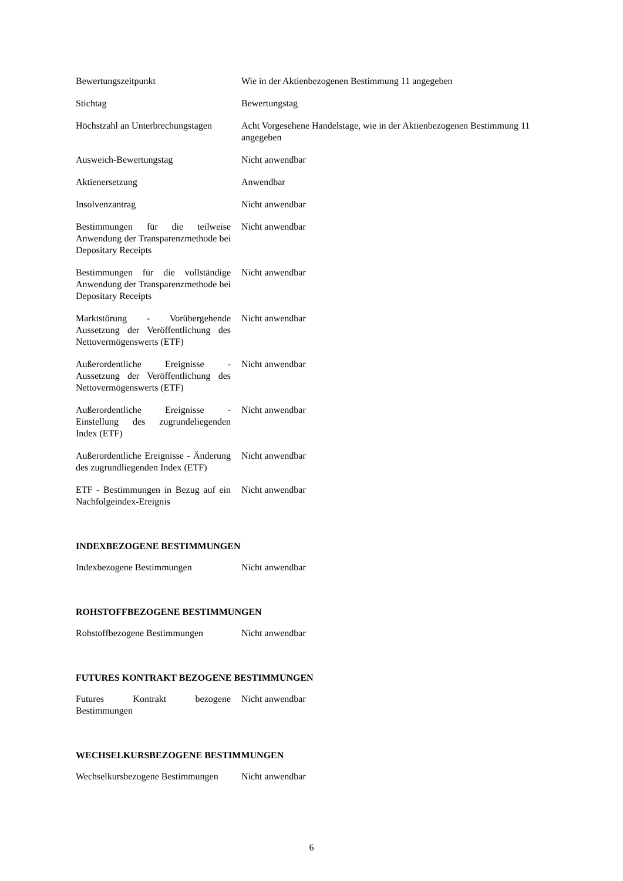| Bewertungszeitpunkt | Wie in der Aktienbezogenen Bestimmung 11 angegeben |
| Stichtag | Bewertungstag |
| Höchstzahl an Unterbrechungstagen | Acht Vorgesehene Handelstage, wie in der Aktienbezogenen Bestimmung 11 angegeben |
| Ausweich-Bewertungstag | Nicht anwendbar |
| Aktienersetzung | Anwendbar |
| Insolvenzantrag | Nicht anwendbar |
| Bestimmungen für die teilweise Anwendung der Transparenzmethode bei Depositary Receipts | Nicht anwendbar |
| Bestimmungen für die vollständige Anwendung der Transparenzmethode bei Depositary Receipts | Nicht anwendbar |
| Marktstörung - Vorübergehende Aussetzung der Veröffentlichung des Nettovermögenswerts (ETF) | Nicht anwendbar |
| Außerordentliche Ereignisse - Aussetzung der Veröffentlichung des Nettovermögenswerts (ETF) | Nicht anwendbar |
| Außerordentliche Ereignisse - Einstellung des zugrundeliegenden Index (ETF) | Nicht anwendbar |
| Außerordentliche Ereignisse - Änderung des zugrundliegenden Index (ETF) | Nicht anwendbar |
| ETF - Bestimmungen in Bezug auf ein Nachfolgeindex-Ereignis | Nicht anwendbar |
INDEXBEZOGENE BESTIMMUNGEN
| Indexbezogene Bestimmungen | Nicht anwendbar |
ROHSTOFFBEZOGENE BESTIMMUNGEN
| Rohstoffbezogene Bestimmungen | Nicht anwendbar |
FUTURES KONTRAKT BEZOGENE BESTIMMUNGEN
| Futures Kontrakt bezogene Bestimmungen | Nicht anwendbar |
WECHSELKURSBEZOGENE BESTIMMUNGEN
| Wechselkursbezogene Bestimmungen | Nicht anwendbar |
6